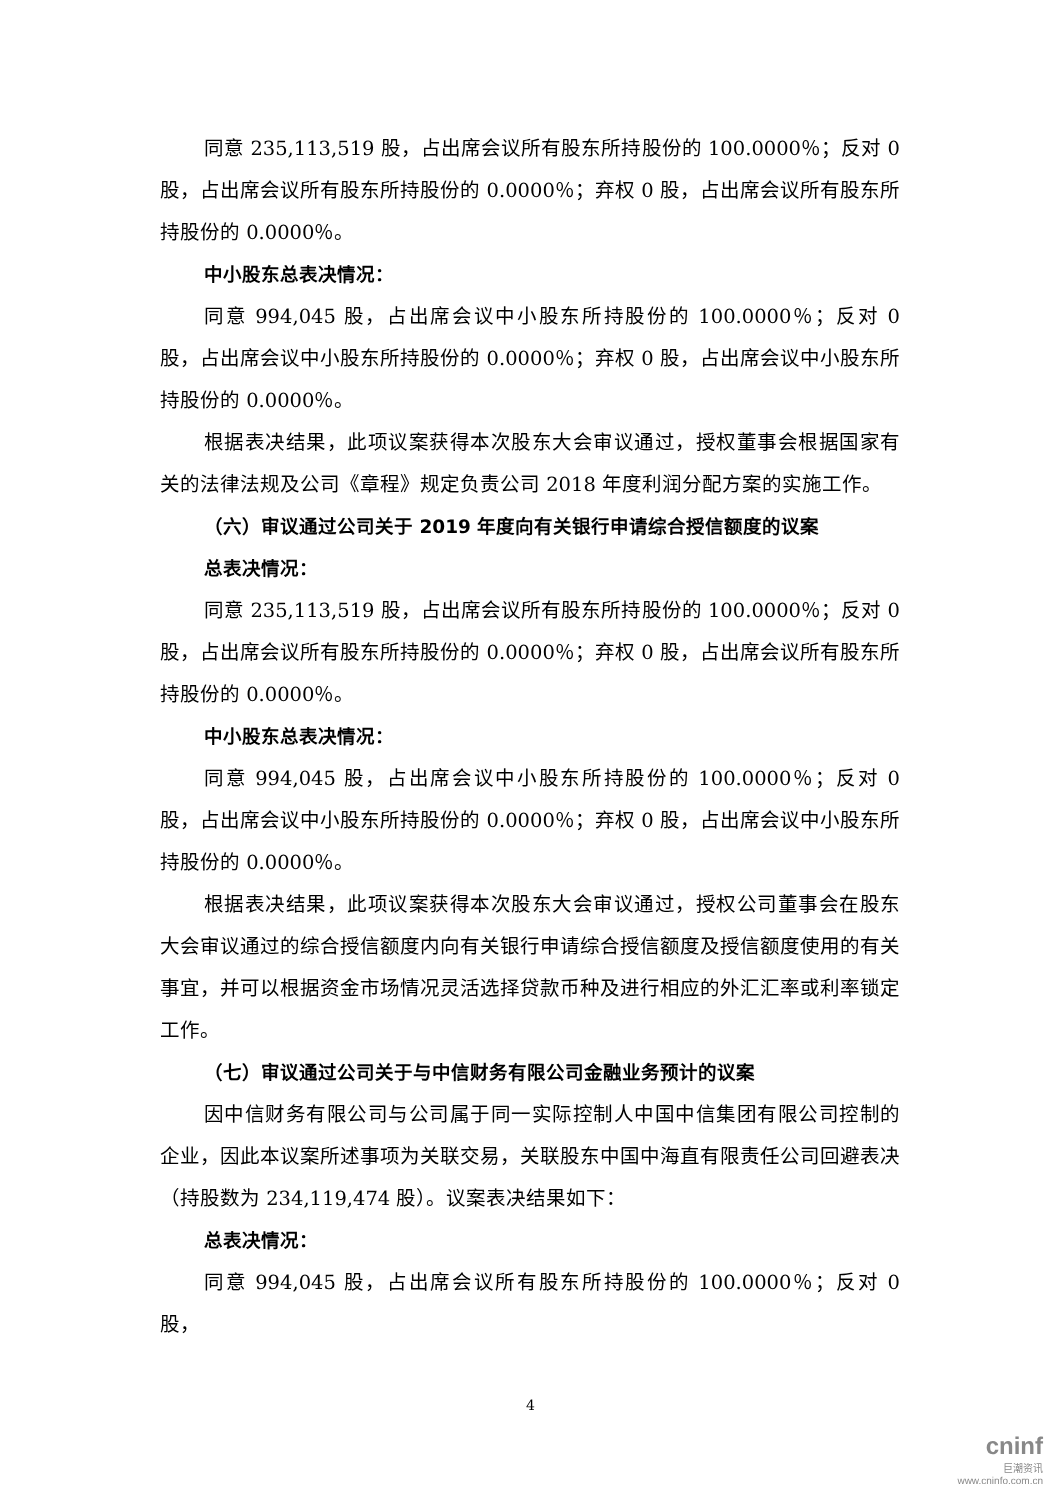同意 235,113,519 股，占出席会议所有股东所持股份的 100.0000％；反对 0 股，占出席会议所有股东所持股份的 0.0000％；弃权 0 股，占出席会议所有股东所持股份的 0.0000％。
中小股东总表决情况：
同意 994,045 股，占出席会议中小股东所持股份的 100.0000％；反对 0 股，占出席会议中小股东所持股份的 0.0000％；弃权 0 股，占出席会议中小股东所持股份的 0.0000％。
根据表决结果，此项议案获得本次股东大会审议通过，授权董事会根据国家有关的法律法规及公司《章程》规定负责公司 2018 年度利润分配方案的实施工作。
（六）审议通过公司关于 2019 年度向有关银行申请综合授信额度的议案
总表决情况：
同意 235,113,519 股，占出席会议所有股东所持股份的 100.0000％；反对 0 股，占出席会议所有股东所持股份的 0.0000％；弃权 0 股，占出席会议所有股东所持股份的 0.0000％。
中小股东总表决情况：
同意 994,045 股，占出席会议中小股东所持股份的 100.0000％；反对 0 股，占出席会议中小股东所持股份的 0.0000％；弃权 0 股，占出席会议中小股东所持股份的 0.0000％。
根据表决结果，此项议案获得本次股东大会审议通过，授权公司董事会在股东大会审议通过的综合授信额度内向有关银行申请综合授信额度及授信额度使用的有关事宜，并可以根据资金市场情况灵活选择贷款币种及进行相应的外汇汇率或利率锁定工作。
（七）审议通过公司关于与中信财务有限公司金融业务预计的议案
因中信财务有限公司与公司属于同一实际控制人中国中信集团有限公司控制的企业，因此本议案所述事项为关联交易，关联股东中国中海直有限责任公司回避表决（持股数为 234,119,474 股）。议案表决结果如下：
总表决情况：
同意 994,045 股，占出席会议所有股东所持股份的 100.0000％；反对 0 股，
4
cninf
巨潮资讯
www.cninfo.com.cn